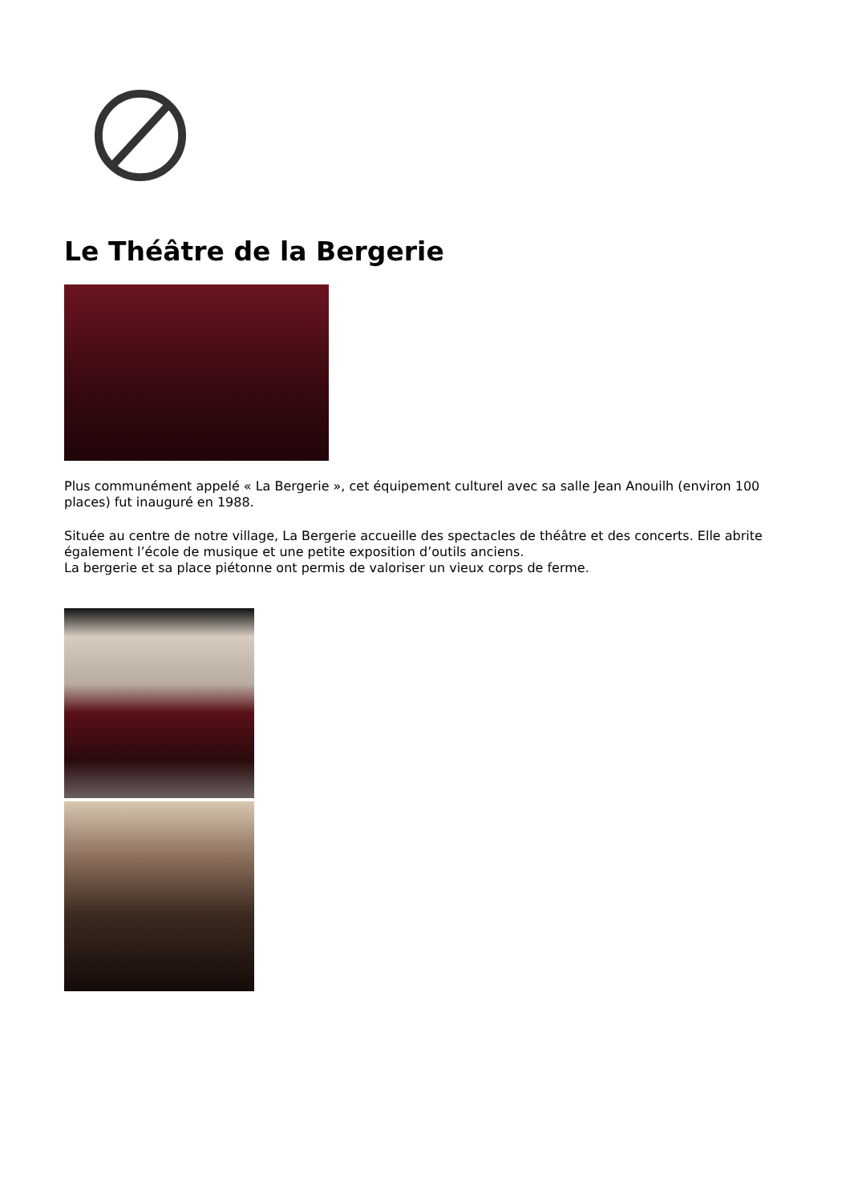Le Théâtre de la Bergerie
Plus communément appelé « La Bergerie », cet équipement culturel avec sa salle Jean Anouilh (environ 100 places) fut inauguré en 1988.
Située au centre de notre village, La Bergerie accueille des spectacles de théâtre et des concerts. Elle abrite également l’école de musique et une petite exposition d’outils anciens.
La bergerie et sa place piétonne ont permis de valoriser un vieux corps de ferme.